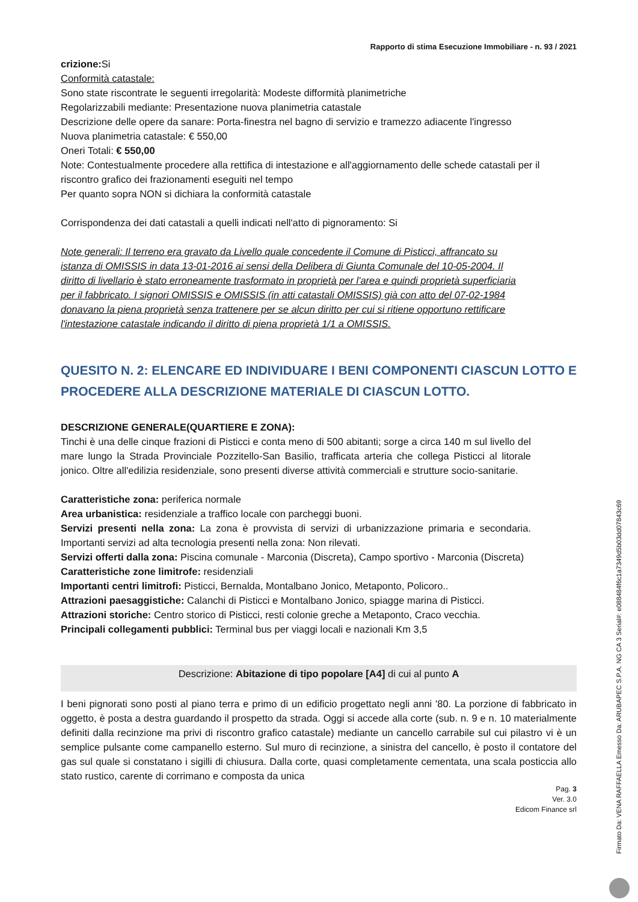Rapporto di stima Esecuzione Immobiliare - n. 93 / 2021
crizione: Si
Conformità catastale:
Sono state riscontrate le seguenti irregolarità: Modeste difformità planimetriche
Regolarizzabili mediante: Presentazione nuova planimetria catastale
Descrizione delle opere da sanare: Porta-finestra nel bagno di servizio e tramezzo adiacente l'ingresso
Nuova planimetria catastale: € 550,00
Oneri Totali: € 550,00
Note: Contestualmente procedere alla rettifica di intestazione e all'aggiornamento delle schede catastali per il riscontro grafico dei frazionamenti eseguiti nel tempo
Per quanto sopra NON si dichiara la conformità catastale
Corrispondenza dei dati catastali a quelli indicati nell'atto di pignoramento: Si
Note generali: Il terreno era gravato da Livello quale concedente il Comune di Pisticci, affrancato su istanza di OMISSIS in data 13-01-2016 ai sensi della Delibera di Giunta Comunale del 10-05-2004. Il diritto di livellario è stato erroneamente trasformato in proprietà per l'area e quindi proprietà superficiaria per il fabbricato. I signori OMISSIS e OMISSIS (in atti catastali OMISSIS) già con atto del 07-02-1984 donavano la piena proprietà senza trattenere per se alcun diritto per cui si ritiene opportuno rettificare l'intestazione catastale indicando il diritto di piena proprietà 1/1 a OMISSIS.
QUESITO N. 2: ELENCARE ED INDIVIDUARE I BENI COMPONENTI CIASCUN LOTTO E PROCEDERE ALLA DESCRIZIONE MATERIALE DI CIASCUN LOTTO.
DESCRIZIONE GENERALE(QUARTIERE E ZONA):
Tinchi è una delle cinque frazioni di Pisticci e conta meno di 500 abitanti; sorge a circa 140 m sul livello del mare lungo la Strada Provinciale Pozzitello-San Basilio, trafficata arteria che collega Pisticci al litorale jonico. Oltre all'edilizia residenziale, sono presenti diverse attività commerciali e strutture socio-sanitarie.
Caratteristiche zona: periferica normale
Area urbanistica: residenziale a traffico locale con parcheggi buoni.
Servizi presenti nella zona: La zona è provvista di servizi di urbanizzazione primaria e secondaria. Importanti servizi ad alta tecnologia presenti nella zona: Non rilevati.
Servizi offerti dalla zona: Piscina comunale - Marconia (Discreta), Campo sportivo - Marconia (Discreta)
Caratteristiche zone limitrofe: residenziali
Importanti centri limitrofi: Pisticci, Bernalda, Montalbano Jonico, Metaponto, Policoro..
Attrazioni paesaggistiche: Calanchi di Pisticci e Montalbano Jonico, spiagge marina di Pisticci.
Attrazioni storiche: Centro storico di Pisticci, resti colonie greche a Metaponto, Craco vecchia.
Principali collegamenti pubblici: Terminal bus per viaggi locali e nazionali Km 3,5
Descrizione: Abitazione di tipo popolare [A4] di cui al punto A
I beni pignorati sono posti al piano terra e primo di un edificio progettato negli anni '80. La porzione di fabbricato in oggetto, è posta a destra guardando il prospetto da strada. Oggi si accede alla corte (sub. n. 9 e n. 10 materialmente definiti dalla recinzione ma privi di riscontro grafico catastale) mediante un cancello carrabile sul cui pilastro vi è un semplice pulsante come campanello esterno. Sul muro di recinzione, a sinistra del cancello, è posto il contatore del gas sul quale si constatano i sigilli di chiusura. Dalla corte, quasi completamente cementata, una scala posticcia allo stato rustico, carente di corrimano e composta da unica
Pag. 3
Ver. 3.0
Edicom Finance srl
Firmato Da: VENA RAFFAELLA Emesso Da: ARUBAPEC S.P.A. NG CA 3 Serial#: e088484f6c1a7349d5b03dd07843c69